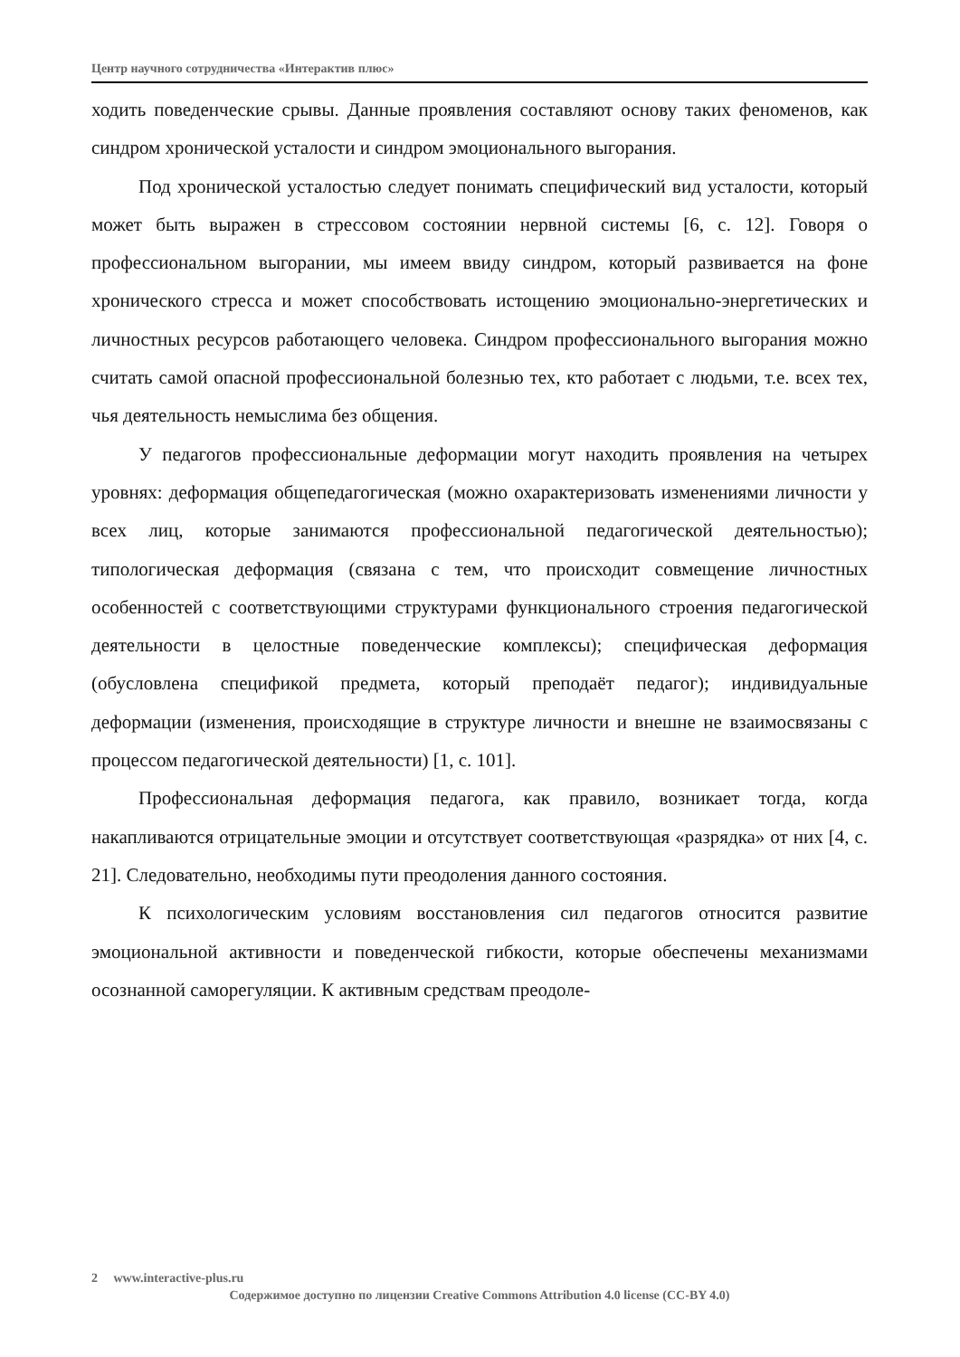Центр научного сотрудничества «Интерактив плюс»
ходить поведенческие срывы. Данные проявления составляют основу таких феноменов, как синдром хронической усталости и синдром эмоционального выгорания.
Под хронической усталостью следует понимать специфический вид усталости, который может быть выражен в стрессовом состоянии нервной системы [6, с. 12]. Говоря о профессиональном выгорании, мы имеем ввиду синдром, который развивается на фоне хронического стресса и может способствовать истощению эмоционально-энергетических и личностных ресурсов работающего человека. Синдром профессионального выгорания можно считать самой опасной профессиональной болезнью тех, кто работает с людьми, т.е. всех тех, чья деятельность немыслима без общения.
У педагогов профессиональные деформации могут находить проявления на четырех уровнях: деформация общепедагогическая (можно охарактеризовать изменениями личности у всех лиц, которые занимаются профессиональной педагогической деятельностью); типологическая деформация (связана с тем, что происходит совмещение личностных особенностей с соответствующими структурами функционального строения педагогической деятельности в целостные поведенческие комплексы); специфическая деформация (обусловлена спецификой предмета, который преподаёт педагог); индивидуальные деформации (изменения, происходящие в структуре личности и внешне не взаимосвязаны с процессом педагогической деятельности) [1, с. 101].
Профессиональная деформация педагога, как правило, возникает тогда, когда накапливаются отрицательные эмоции и отсутствует соответствующая «разрядка» от них [4, с. 21]. Следовательно, необходимы пути преодоления данного состояния.
К психологическим условиям восстановления сил педагогов относится развитие эмоциональной активности и поведенческой гибкости, которые обеспечены механизмами осознанной саморегуляции. К активным средствам преодоле-
2 www.interactive-plus.ru
Содержимое доступно по лицензии Creative Commons Attribution 4.0 license (CC-BY 4.0)